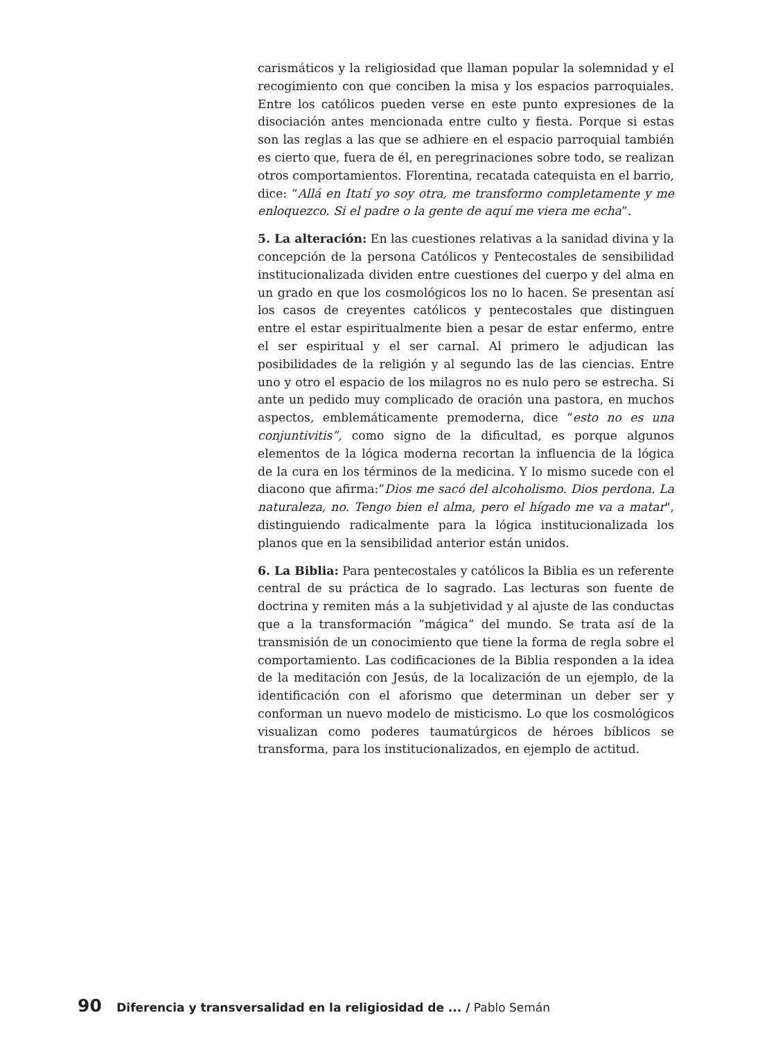carismáticos y la religiosidad que llaman popular la solemnidad y el recogimiento con que conciben la misa y los espacios parroquiales. Entre los católicos pueden verse en este punto expresiones de la disociación antes mencionada entre culto y fiesta. Porque si estas son las reglas a las que se adhiere en el espacio parroquial también es cierto que, fuera de él, en peregrinaciones sobre todo, se realizan otros comportamientos. Florentina, recatada catequista en el barrio, dice: “Allá en Itatí yo soy otra, me transformo completamente y me enloquezco. Si el padre o la gente de aquí me viera me echa”.
5. La alteración: En las cuestiones relativas a la sanidad divina y la concepción de la persona Católicos y Pentecostales de sensibilidad institucionalizada dividen entre cuestiones del cuerpo y del alma en un grado en que los cosmológicos los no lo hacen. Se presentan así los casos de creyentes católicos y pentecostales que distinguen entre el estar espiritualmente bien a pesar de estar enfermo, entre el ser espiritual y el ser carnal. Al primero le adjudican las posibilidades de la religión y al segundo las de las ciencias. Entre uno y otro el espacio de los milagros no es nulo pero se estrecha. Si ante un pedido muy complicado de oración una pastora, en muchos aspectos, emblemáticamente premoderna, dice “esto no es una conjuntivitis”, como signo de la dificultad, es porque algunos elementos de la lógica moderna recortan la influencia de la lógica de la cura en los términos de la medicina. Y lo mismo sucede con el diacono que afirma:”Dios me sacó del alcoholismo. Dios perdona. La naturaleza, no. Tengo bien el alma, pero el hígado me va a matar", distinguiendo radicalmente para la lógica institucionalizada los planos que en la sensibilidad anterior están unidos.
6. La Biblia: Para pentecostales y católicos la Biblia es un referente central de su práctica de lo sagrado. Las lecturas son fuente de doctrina y remiten más a la subjetividad y al ajuste de las conductas que a la transformación “mágica” del mundo. Se trata así de la transmisión de un conocimiento que tiene la forma de regla sobre el comportamiento. Las codificaciones de la Biblia responden a la idea de la meditación con Jesús, de la localización de un ejemplo, de la identificación con el aforismo que determinan un deber ser y conforman un nuevo modelo de misticismo. Lo que los cosmológicos visualizan como poderes taumatúrgicos de héroes bíblicos se transforma, para los institucionalizados, en ejemplo de actitud.
90 Diferencia y transversalidad en la religiosidad de ... / Pablo Semán